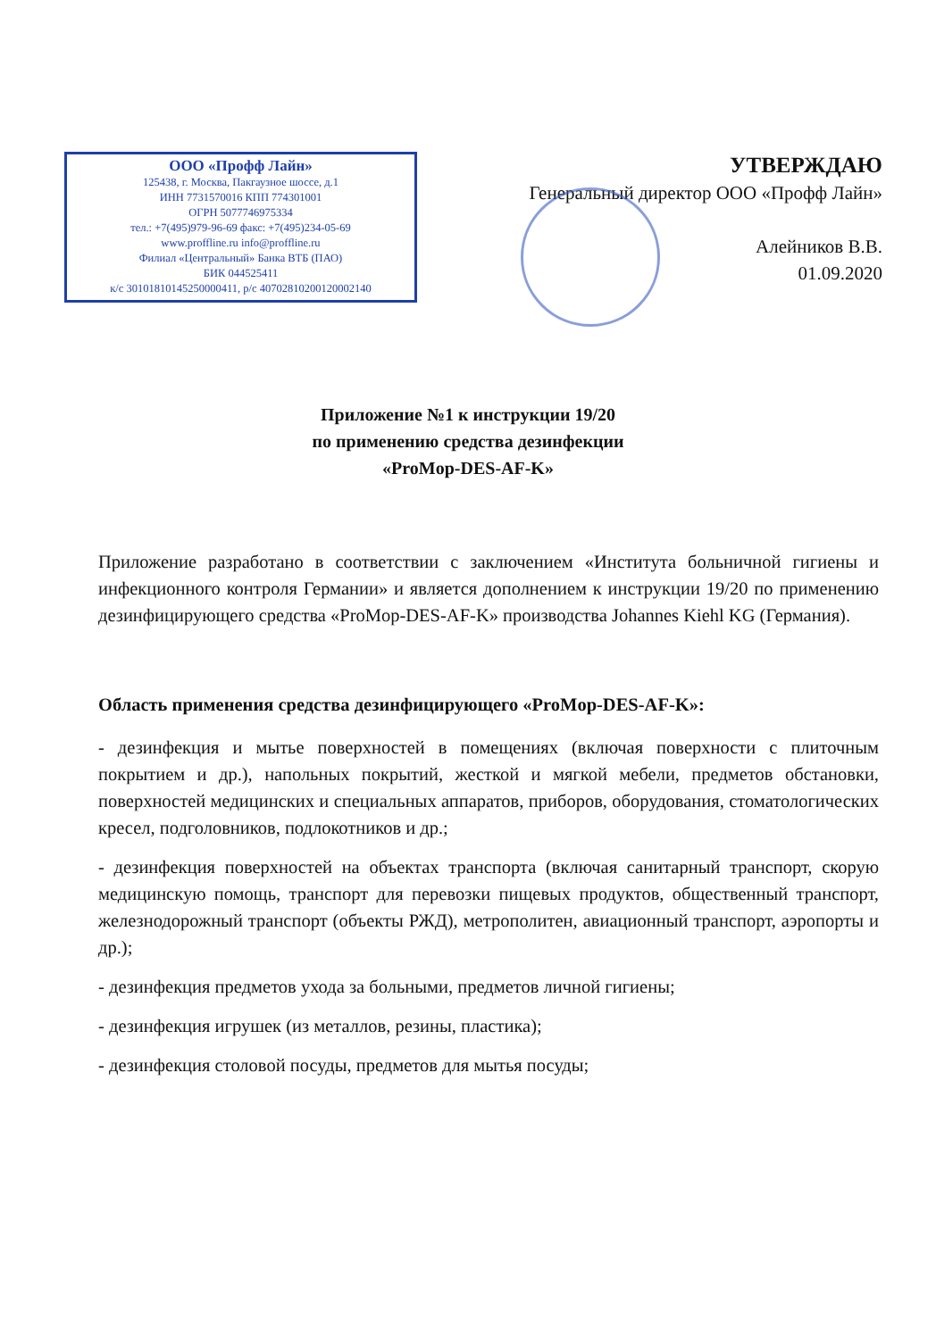ООО «Профф Лайн»
125438, г. Москва, Пакгаузное шоссе, д.1
ИНН 7731570016 КПП 774301001
ОГРН 5077746975334
тел.: +7(495)979-96-69 факс: +7(495)234-05-69
www.proffline.ru info@proffline.ru
Филиал «Центральный» Банка ВТБ (ПАО)
БИК 044525411
к/с 30101810145250000411, р/с 40702810200120002140
УТВЕРЖДАЮ
Генеральный директор ООО «Профф Лайн»
Алейников В.В.
01.09.2020
Приложение №1 к инструкции 19/20
по применению средства дезинфекции
«ProMop-DES-AF-K»
Приложение разработано в соответствии с заключением «Института больничной гигиены и инфекционного контроля Германии» и является дополнением к инструкции 19/20 по применению дезинфицирующего средства «ProMop-DES-AF-K» производства Johannes Kiehl KG (Германия).
Область применения средства дезинфицирующего «ProMop-DES-AF-K»:
- дезинфекция и мытье поверхностей в помещениях (включая поверхности с плиточным покрытием и др.), напольных покрытий, жесткой и мягкой мебели, предметов обстановки, поверхностей медицинских и специальных аппаратов, приборов, оборудования, стоматологических кресел, подголовников, подлокотников и др.;
- дезинфекция поверхностей на объектах транспорта (включая санитарный транспорт, скорую медицинскую помощь, транспорт для перевозки пищевых продуктов, общественный транспорт, железнодорожный транспорт (объекты РЖД), метрополитен, авиационный транспорт, аэропорты и др.);
- дезинфекция предметов ухода за больными, предметов личной гигиены;
- дезинфекция игрушек (из металлов, резины, пластика);
- дезинфекция столовой посуды, предметов для мытья посуды;